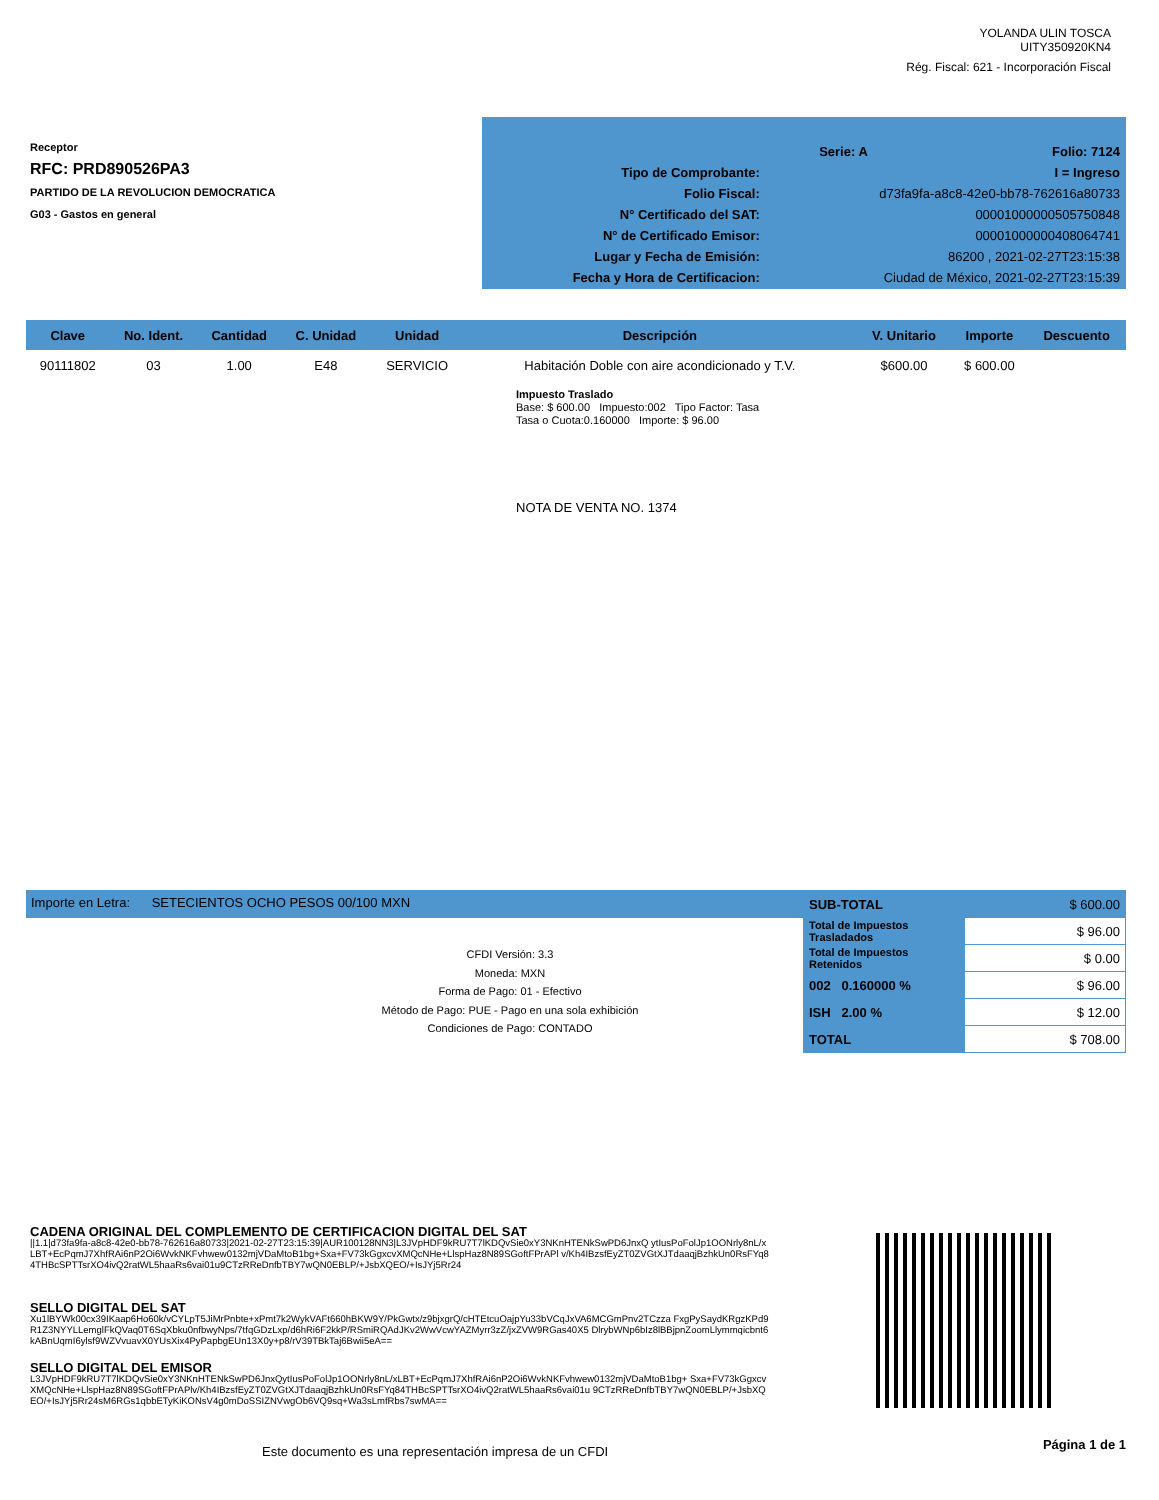YOLANDA ULIN TOSCA
UITY350920KN4
Rég. Fiscal: 621 - Incorporación Fiscal
Receptor
RFC: PRD890526PA3
PARTIDO DE LA REVOLUCION DEMOCRATICA
G03 - Gastos en general
| | Serie: A | Folio: 7124 |
| Tipo de Comprobante: | I = Ingreso | |
| Folio Fiscal: | d73fa9fa-a8c8-42e0-bb78-762616a80733 | |
| N° Certificado del SAT: | 00001000000505750848 | |
| N° de Certificado Emisor: | 00001000000408064741 | |
| Lugar y Fecha de Emisión: | 86200 , 2021-02-27T23:15:38 | |
| Fecha y Hora de Certificacion: | Ciudad de México, 2021-02-27T23:15:39 | |
| Clave | No. Ident. | Cantidad | C. Unidad | Unidad | Descripción | V. Unitario | Importe | Descuento |
| --- | --- | --- | --- | --- | --- | --- | --- | --- |
| 90111802 | 03 | 1.00 | E48 | SERVICIO | Habitación Doble con aire acondicionado y T.V. | $600.00 | $ 600.00 | |
Impuesto Traslado
Base: $ 600.00 Impuesto:002 Tipo Factor: Tasa
Tasa o Cuota:0.160000 Importe: $ 96.00
NOTA DE VENTA NO. 1374
Importe en Letra: SETECIENTOS OCHO PESOS 00/100 MXN
| SUB-TOTAL | $ 600.00 |
| Total de Impuestos Trasladados | $ 96.00 |
| Total de Impuestos Retenidos | $ 0.00 |
| 002 0.160000 % | $ 96.00 |
| ISH 2.00 % | $ 12.00 |
| TOTAL | $ 708.00 |
CFDI Versión: 3.3
Moneda: MXN
Forma de Pago: 01 - Efectivo
Método de Pago: PUE - Pago en una sola exhibición
Condiciones de Pago: CONTADO
CADENA ORIGINAL DEL COMPLEMENTO DE CERTIFICACION DIGITAL DEL SAT
||1.1|d73fa9fa-a8c8-42e0-bb78-762616a80733|2021-02-27T23:15:39|AUR100128NN3|L3JVpHDF9kRU7T7lKDQvSie0xY3NKnHTENkSwPD6JnxQ ytIusPoFolJp1OONrly8nL/xLBT+EcPqmJ7XhfRAi6nP2Oi6WvkNKFvhwew0132mjVDaMtoB1bg+Sxa+FV73kGgxcvXMQcNHe+LlspHaz8N89SGoftFPrAPl v/Kh4IBzsfEyZT0ZVGtXJTdaaqjBzhkUn0RsFYq84THBcSPTTsrXO4ivQ2ratWL5haaRs6vai01u9CTzRReDnfbTBY7wQN0EBLP/+JsbXQEO/+IsJYj5Rr24
SELLO DIGITAL DEL SAT
Xu1lBYWk00cx39IKaap6Ho60k/vCYLpT5JiMrPnbte+xPmt7k2WykVAFt660hBKW9Y/PkGwtx/z9bjxgrQ/cHTEtcuOajpYu33bVCqJxVA6MCGmPnv2TCzza FxgPySaydKRgzKPd9R1Z3NYYLLemglFkQVaq0T6SqXbku0nfbwyNps/7tfqGDzLxp/d6hRi6F2kkP/RSmiRQAdJKv2WwVcwYAZMyrr3zZ/jxZVW9RGas40X5 DlrybWNp6bIz8lBBjpnZoomLlymmqicbnt6kABnUqmI6ylsf9WZVvuavX0YUsXix4PyPapbgEUn13X0y+p8/rV39TBkTaj6Bwii5eA==
SELLO DIGITAL DEL EMISOR
L3JVpHDF9kRU7T7lKDQvSie0xY3NKnHTENkSwPD6JnxQytIusPoFolJp1OONrly8nL/xLBT+EcPqmJ7XhfRAi6nP2Oi6WvkNKFvhwew0132mjVDaMtoB1bg+ Sxa+FV73kGgxcvXMQcNHe+LlspHaz8N89SGoftFPrAPlv/Kh4IBzsfEyZT0ZVGtXJTdaaqjBzhkUn0RsFYq84THBcSPTTsrXO4ivQ2ratWL5haaRs6vai01u 9CTzRReDnfbTBY7wQN0EBLP/+JsbXQEO/+IsJYj5Rr24sM6RGs1qbbETyKiKONsV4g0mDoSSIZNVwgOb6VQ9sq+Wa3sLmfRbs7swMA==
Este documento es una representación impresa de un CFDI
Página 1 de 1